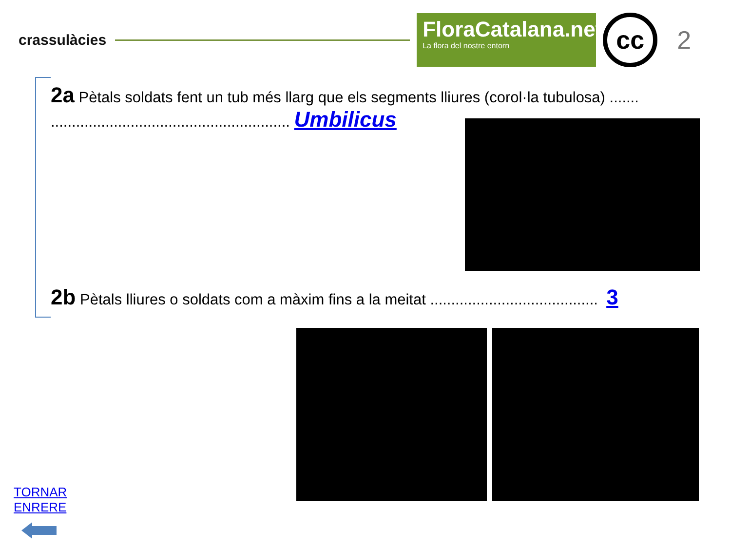crassulàcies
FloraCatalana.net
La flora del nostre entorn
cc
2
2a Pètals soldats fent un tub més llarg que els segments lliures (corol·la tubulosa) .......
......................................................... Umbilicus
2b Pètals lliures o soldats com a màxim fins a la meitat ........................................ 3
TORNAR ENRERE